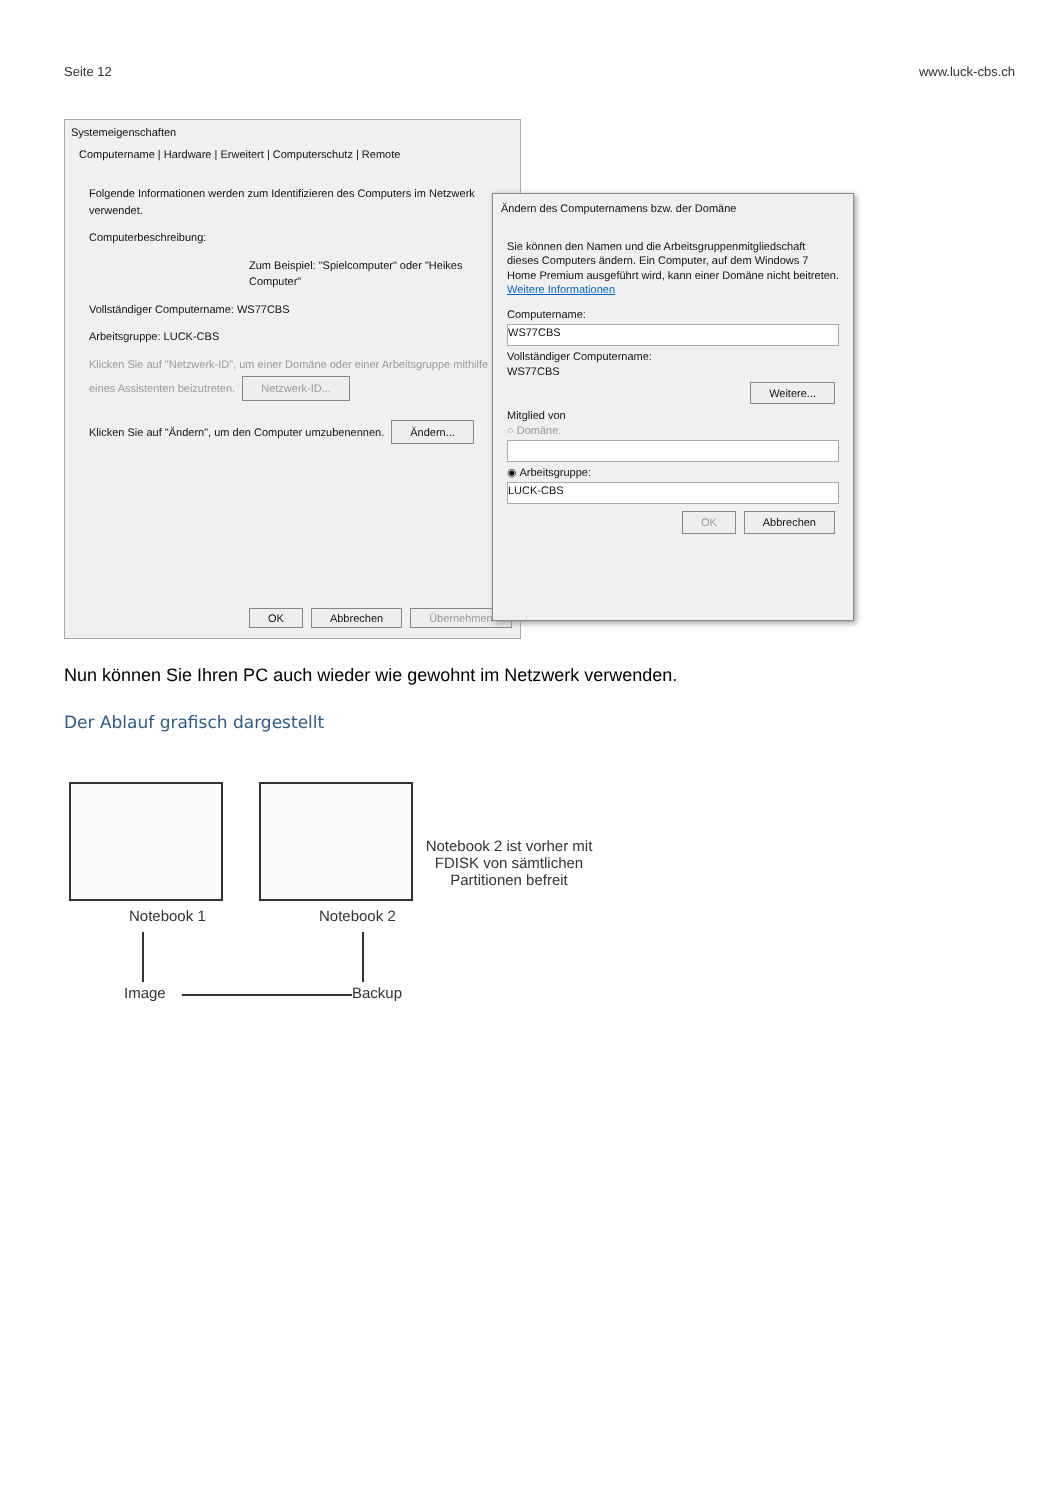Seite 12 www.luck-cbs.ch
Systemeigenschaften
Computername | Hardware | Erweitert | Computerschutz | Remote
Folgende Informationen werden zum Identifizieren des Computers im Netzwerk verwendet.
Computerbeschreibung:
Zum Beispiel: "Spielcomputer" oder "Heikes Computer"
Vollständiger Computername: WS77CBS
Arbeitsgruppe: LUCK-CBS
Klicken Sie auf "Netzwerk-ID", um einer Domäne oder einer Arbeitsgruppe mithilfe eines Assistenten beizutreten. Netzwerk-ID...
Klicken Sie auf "Ändern", um den Computer umzubenennen. Ändern...
OK Abbrechen Übernehmen
Ändern des Computernamens bzw. der Domäne
Sie können den Namen und die Arbeitsgruppenmitgliedschaft dieses Computers ändern. Ein Computer, auf dem Windows 7 Home Premium ausgeführt wird, kann einer Domäne nicht beitreten. Weitere Informationen
Computername:
WS77CBS
Vollständiger Computername:
WS77CBS
Weitere...
Mitglied von
○ Domäne:
◉ Arbeitsgruppe:
LUCK-CBS
OK Abbrechen
Nun können Sie Ihren PC auch wieder wie gewohnt im Netzwerk verwenden.
Der Ablauf grafisch dargestellt
Notebook 1 Notebook 2
Notebook 2 ist vorher mit FDISK von sämtlichen Partitionen befreit
Image Backup